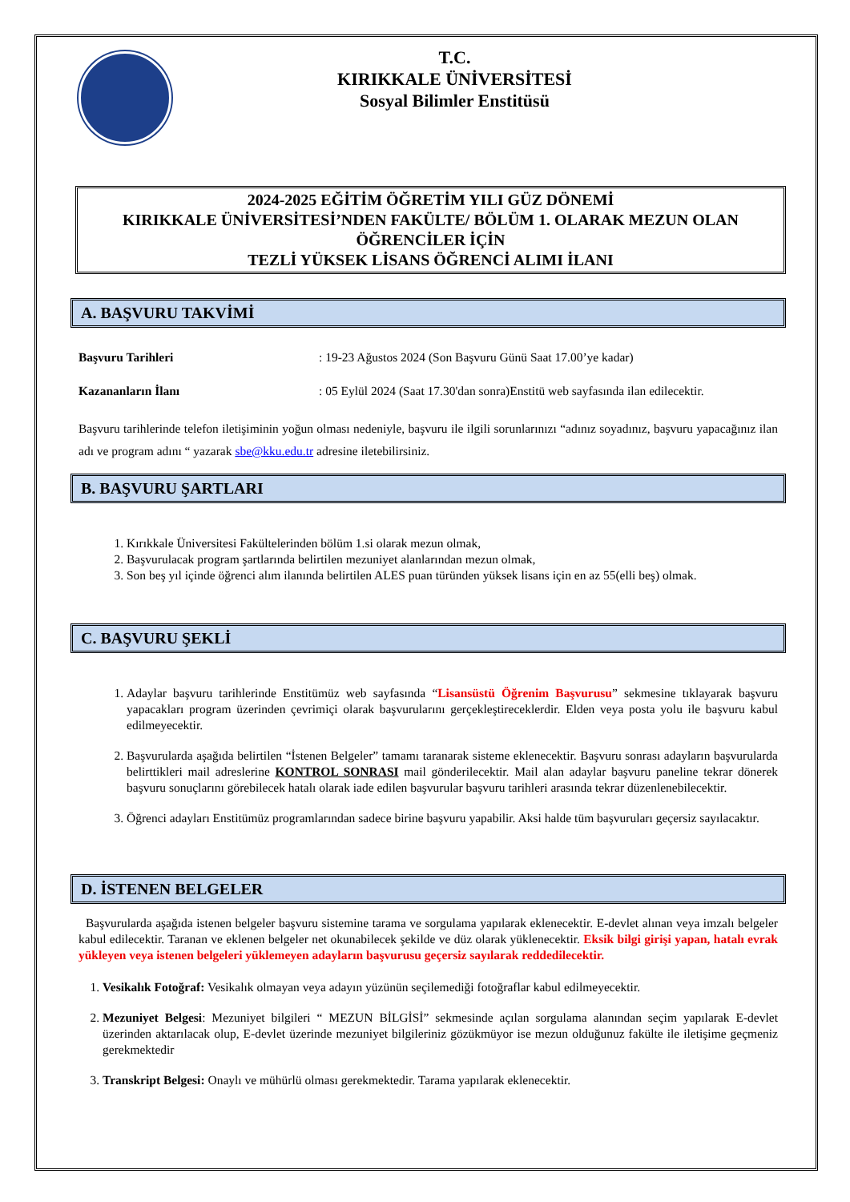T.C.
KIRIKKALE ÜNİVERSİTESİ
Sosyal Bilimler Enstitüsü
2024-2025 EĞİTİM ÖĞRETİM YILI GÜZ DÖNEMİ
KIRIKKALE ÜNİVERSİTESİ’NDEN FAKÜLTE/ BÖLÜM 1. OLARAK MEZUN OLAN ÖĞRENCİLER İÇİN
TEZLİ YÜKSEK LİSANS ÖĞRENCİ ALIMI İLANI
A. BAŞVURU TAKVİMİ
Başvuru Tarihleri: 19-23 Ağustos 2024 (Son Başvuru Günü Saat 17.00’ye kadar)
Kazananların İlanı: 05 Eylül 2024 (Saat 17.30'dan sonra)Enstitü web sayfasında ilan edilecektir.
Başvuru tarihlerinde telefon iletişiminin yoğun olması nedeniyle, başvuru ile ilgili sorunlarınızı “adınız soyadınız, başvuru yapacağınız ilan adı ve program adını “ yazarak sbe@kku.edu.tr adresine iletebilirsiniz.
B. BAŞVURU ŞARTLARI
1. Kırıkkale Üniversitesi Fakültelerinden bölüm 1.si olarak mezun olmak,
2. Başvurulacak program şartlarında belirtilen mezuniyet alanlarından mezun olmak,
3. Son beş yıl içinde öğrenci alım ilanında belirtilen ALES puan türünden yüksek lisans için en az 55(elli beş) olmak.
C. BAŞVURU ŞEKLİ
1. Adaylar başvuru tarihlerinde Enstitümüz web sayfasında “Lisansüstü Öğrenim Başvurusu” sekmesine tıklayarak başvuru yapacakları program üzerinden çevrimiçi olarak başvurularını gerçekleştireceklerdir. Elden veya posta yolu ile başvuru kabul edilmeyecektir.
2. Başvurularda aşağıda belirtilen “İstenen Belgeler” tamamı taranarak sisteme eklenecektir. Başvuru sonrası adayların başvurularda belirttikleri mail adreslerine KONTROL SONRASI mail gönderilecektir. Mail alan adaylar başvuru paneline tekrar dönerek başvuru sonuçlarını görebilecek hatalı olarak iade edilen başvurular başvuru tarihleri arasında tekrar düzenlenebilecektir.
3. Öğrenci adayları Enstitümüz programlarından sadece birine başvuru yapabilir. Aksi halde tüm başvuruları geçersiz sayılacaktır.
D. İSTENEN BELGELER
Başvurularda aşağıda istenen belgeler başvuru sistemine tarama ve sorgulama yapılarak eklenecektir. E-devlet alınan veya imzalı belgeler kabul edilecektir. Taranan ve eklenen belgeler net okunabilecek şekilde ve düz olarak yüklenecektir. Eksik bilgi girişi yapan, hatalı evrak yükleyen veya istenen belgeleri yüklemeyen adayların başvurusu geçersiz sayılarak reddedilecektir.
1. Vesikalık Fotoğraf: Vesikalık olmayan veya adayın yüzünün seçilemediği fotoğraflar kabul edilmeyecektir.
2. Mezuniyet Belgesi: Mezuniyet bilgileri “ MEZUN BİLGİSİ” sekmesinde açılan sorgulama alanından seçim yapılarak E-devlet üzerinden aktarılacak olup, E-devlet üzerinde mezuniyet bilgileriniz gözükmüyor ise mezun olduğunuz fakülte ile iletişime geçmeniz gerekmektedir
3. Transkript Belgesi: Onaylı ve mühürlü olması gerekmektedir. Tarama yapılarak eklenecektir.